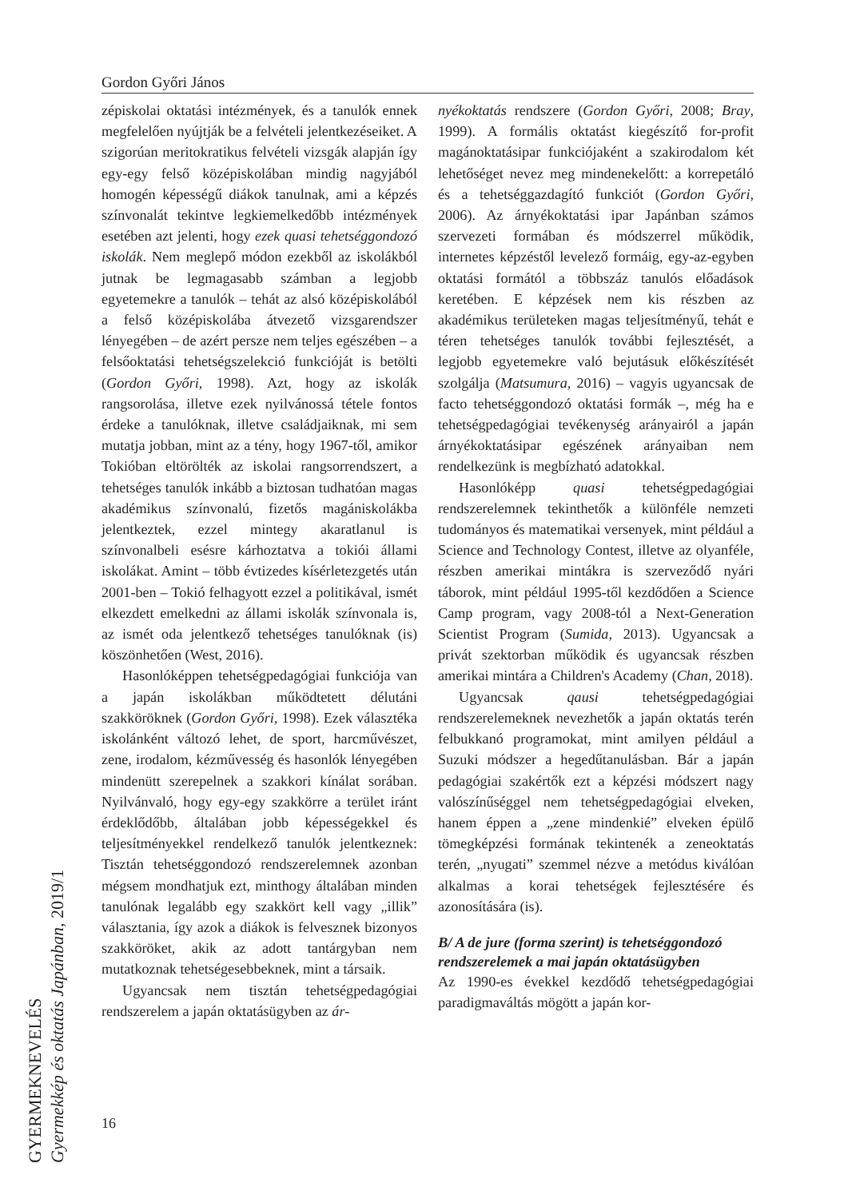Gordon Győri János
zépiskolai oktatási intézmények, és a tanulók ennek megfelelően nyújtják be a felvételi jelentkezéseiket. A szigorúan meritokratikus felvételi vizsgák alapján így egy-egy felső középiskolában mindig nagyjából homogén képességű diákok tanulnak, ami a képzés színvonalát tekintve legkiemelkedőbb intézmények esetében azt jelenti, hogy ezek quasi tehetséggondozó iskolák. Nem meglepő módon ezekből az iskolákból jutnak be legmagasabb számban a legjobb egyetemekre a tanulók – tehát az alsó középiskolából a felső középiskolába átvezető vizsgarendszer lényegében – de azért persze nem teljes egészében – a felsőoktatási tehetségszelekció funkcióját is betölti (Gordon Győri, 1998). Azt, hogy az iskolák rangsorolása, illetve ezek nyilvánossá tétele fontos érdeke a tanulóknak, illetve családjaiknak, mi sem mutatja jobban, mint az a tény, hogy 1967-től, amikor Tokióban eltörölték az iskolai rangsorrendszert, a tehetséges tanulók inkább a biztosan tudhatóan magas akadémikus színvonalú, fizetős magániskolákba jelentkeztek, ezzel mintegy akaratlanul is színvonalbeli esésre kárhoztatva a tokiói állami iskolákat. Amint – több évtizedes kísérletezgetés után 2001-ben – Tokió felhagyott ezzel a politikával, ismét elkezdett emelkedni az állami iskolák színvonala is, az ismét oda jelentkező tehetséges tanulóknak (is) köszönhetően (West, 2016).
Hasonlóképpen tehetségpedagógiai funkciója van a japán iskolákban működtetett délutáni szakköröknek (Gordon Győri, 1998). Ezek választéka iskolánként változó lehet, de sport, harcművészet, zene, irodalom, kézművesség és hasonlók lényegében mindenütt szerepelnek a szakkori kínálat sorában. Nyilvánvaló, hogy egy-egy szakkörre a terület iránt érdeklődőbb, általában jobb képességekkel és teljesítményekkel rendelkező tanulók jelentkeznek: Tisztán tehetséggondozó rendszerelemnek azonban mégsem mondhatjuk ezt, minthogy általában minden tanulónak legalább egy szakkört kell vagy „illik” választania, így azok a diákok is felvesznek bizonyos szakköröket, akik az adott tantárgyban nem mutatkoznak tehetségesebbeknek, mint a társaik.
Ugyancsak nem tisztán tehetségpedagógiai rendszerelem a japán oktatásügyben az ár-
nyékoktatás rendszere (Gordon Győri, 2008; Bray, 1999). A formális oktatást kiegészítő for-profit magánoktatásipar funkciójaként a szakirodalom két lehetőséget nevez meg mindenekelőtt: a korrepetáló és a tehetséggazdagító funkciót (Gordon Győri, 2006). Az árnyékoktatási ipar Japánban számos szervezeti formában és módszerrel működik, internetes képzéstől levelező formáig, egy-az-egyben oktatási formától a többszáz tanulós előadások keretében. E képzések nem kis részben az akadémikus területeken magas teljesítményű, tehát e téren tehetséges tanulók további fejlesztését, a legjobb egyetemekre való bejutásuk előkészítését szolgálja (Matsumura, 2016) – vagyis ugyancsak de facto tehetséggondozó oktatási formák –, még ha e tehetségpedagógiai tevékenység arányairól a japán árnyékoktatásipar egészének arányaiban nem rendelkezünk is megbízható adatokkal.
Hasonlóképp quasi tehetségpedagógiai rendszerelemnek tekinthetők a különféle nemzeti tudományos és matematikai versenyek, mint például a Science and Technology Contest, illetve az olyanféle, részben amerikai mintákra is szerveződő nyári táborok, mint például 1995-től kezdődően a Science Camp program, vagy 2008-tól a Next-Generation Scientist Program (Sumida, 2013). Ugyancsak a privát szektorban működik és ugyancsak részben amerikai mintára a Children's Academy (Chan, 2018).
Ugyancsak qausi tehetségpedagógiai rendszerelemeknek nevezhetők a japán oktatás terén felbukkanó programokat, mint amilyen például a Suzuki módszer a hegedűtanulásban. Bár a japán pedagógiai szakértők ezt a képzési módszert nagy valószínűséggel nem tehetségpedagógiai elveken, hanem éppen a „zene mindenkié” elveken épülő tömegképzési formának tekintenék a zeneoktatás terén, „nyugati” szemmel nézve a metódus kiválóan alkalmas a korai tehetségek fejlesztésére és azonosítására (is).
B/ A de jure (forma szerint) is tehetséggondozó rendszerelemek a mai japán oktatásügyben
Az 1990-es évekkel kezdődő tehetségpedagógiai paradigmaváltás mögött a japán kor-
GYERMEKNEVELÉS
Gyermekkép és oktatás Japánban, 2019/1
16